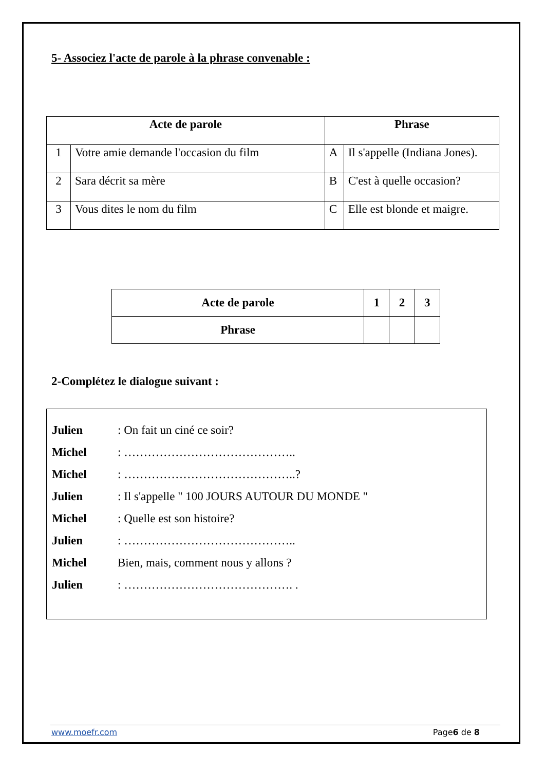5- Associez l'acte de parole à la phrase convenable :
| Acte de parole | | Phrase | |
| --- | --- | --- | --- |
| 1 | Votre amie demande l'occasion du film | A | Il s'appelle (Indiana Jones). |
| 2 | Sara décrit sa mère | B | C'est à quelle occasion? |
| 3 | Vous dites le nom du film | C | Elle est blonde et maigre. |
| Acte de parole | 1 | 2 | 3 |
| Phrase | | | |
2-Complétez le dialogue suivant :
Julien: On fait un ciné ce soir?
Michel: ……………………………………..
Michel: ……………………………………..?
Julien: Il s'appelle " 100 JOURS AUTOUR DU MONDE "
Michel: Quelle est son histoire?
Julien: ……………………………………..
Michel Bien, mais, comment nous y allons ?
Julien: ……………………………………. .
www.moefr.com Page6 de 8